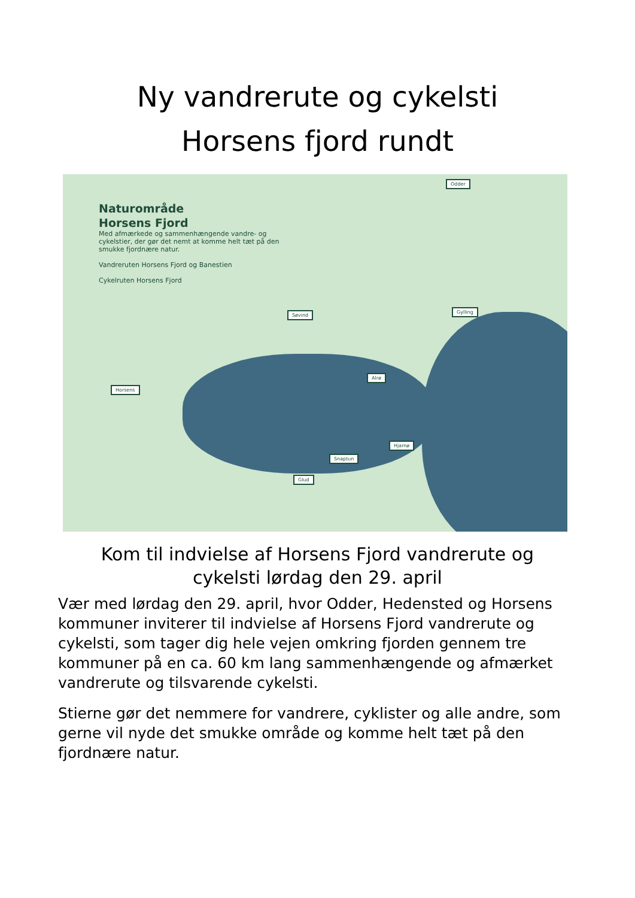Ny vandrerute og cykelsti
Horsens fjord rundt
Naturområde
Horsens Fjord
Med afmærkede og sammenhængende vandre- og
cykelstier, der gør det nemt at komme helt tæt på den
smukke fjordnære natur.
Vandreruten Horsens Fjord og Banestien
Cykelruten Horsens Fjord
Odder
Søvind
Gylling
Alrø
Horsens
Hjarnø
Snaptun
Glud
Kom til indvielse af Horsens Fjord vandrerute og
cykelsti lørdag den 29. april
Vær med lørdag den 29. april, hvor Odder, Hedensted og Horsens kommuner inviterer til indvielse af Horsens Fjord vandrerute og cykelsti, som tager dig hele vejen omkring fjorden gennem tre kommuner på en ca. 60 km lang sammenhængende og afmærket vandrerute og tilsvarende cykelsti.
Stierne gør det nemmere for vandrere, cyklister og alle andre, som gerne vil nyde det smukke område og komme helt tæt på den fjordnære natur.